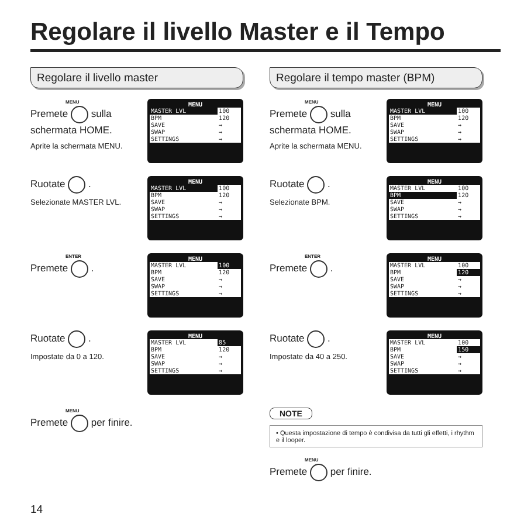Regolare il livello Master e il Tempo
Regolare il livello master
MENU
Premete sulla schermata HOME.
Aprite la schermata MENU.
MENU
| MASTER LVL | 100 |
| BPM | 120 |
| SAVE | → |
| SWAP | → |
| SETTINGS | → |
Ruotate .
Selezionate MASTER LVL.
MENU
| MASTER LVL | 100 |
| BPM | 120 |
| SAVE | → |
| SWAP | → |
| SETTINGS | → |
ENTER
Premete .
MENU
| MASTER LVL | 100 |
| BPM | 120 |
| SAVE | → |
| SWAP | → |
| SETTINGS | → |
Ruotate .
Impostate da 0 a 120.
MENU
| MASTER LVL | 85 |
| BPM | 120 |
| SAVE | → |
| SWAP | → |
| SETTINGS | → |
MENU
Premete per finire.
Regolare il tempo master (BPM)
MENU
Premete sulla schermata HOME.
Aprite la schermata MENU.
MENU
| MASTER LVL | 100 |
| BPM | 120 |
| SAVE | → |
| SWAP | → |
| SETTINGS | → |
Ruotate .
Selezionate BPM.
MENU
| MASTER LVL | 100 |
| BPM | 120 |
| SAVE | → |
| SWAP | → |
| SETTINGS | → |
ENTER
Premete .
MENU
| MASTER LVL | 100 |
| BPM | 120 |
| SAVE | → |
| SWAP | → |
| SETTINGS | → |
Ruotate .
Impostate da 40 a 250.
MENU
| MASTER LVL | 100 |
| BPM | 150 |
| SAVE | → |
| SWAP | → |
| SETTINGS | → |
NOTE
• Questa impostazione di tempo è condivisa da tutti gli effetti, i rhythm e il looper.
MENU
Premete per finire.
14